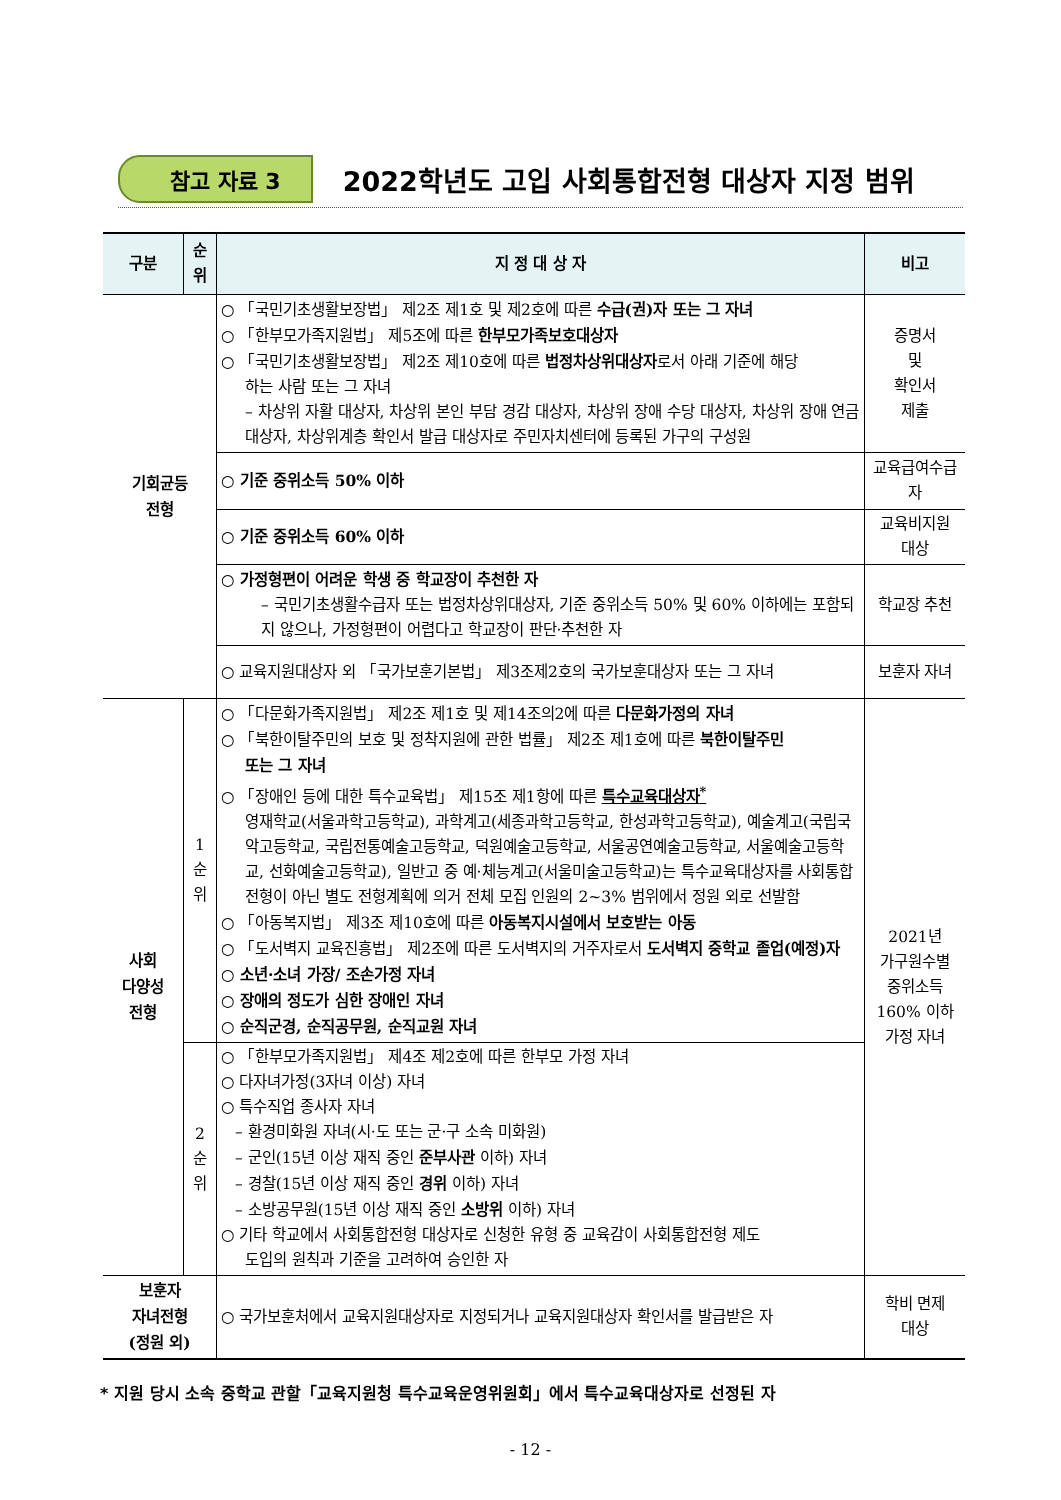참고 자료 3 2022학년도 고입 사회통합전형 대상자 지정 범위
| 구분 | 순위 | 지 정 대 상 자 | 비고 |
| --- | --- | --- | --- |
| 기회균등 전형 | | ○ 「국민기초생활보장법」 제2조 제1호 및 제2호에 따른 수급(권)자 또는 그 자녀 ○ 「한부모가족지원법」 제5조에 따른 한부모가족보호대상자 ○ 「국민기초생활보장법」 제2조 제10호에 따른 법정차상위대상자 로서 아래 기준에 해당 하는 사람 또는 그 자녀 – 차상위 자활 대상자, 차상위 본인 부담 경감 대상자, 차상위 장애 수당 대상자, 차상위 장애 연금 대상자, 차상위계층 확인서 발급 대상자로 주민자치센터에 등록된 가구의 구성원 | 증명서 및 확인서 제출 |
| | | ○ 기준 중위소득 50% 이하 | 교육급여수급자 |
| | | ○ 기준 중위소득 60% 이하 | 교육비지원 대상 |
| | | ○ 가정형편이 어려운 학생 중 학교장이 추천한 자 – 국민기초생활수급자 또는 법정차상위대상자, 기준 중위소득 50% 및 60% 이하에는 포함되지 않으나, 가정형편이 어렵다고 학교장이 판단·추천한 자 | 학교장 추천 |
| | | ○ 교육지원대상자 외 「국가보훈기본법」 제3조제2호의 국가보훈대상자 또는 그 자녀 | 보훈자 자녀 |
| 사회 다양성 전형 | 1 순 위 | ○ 「다문화가족지원법」 제2조 제1호 및 제14조의2에 따른 다문화가정의 자녀 ○ 「북한이탈주민의 보호 및 정착지원에 관한 법률」 제2조 제1호에 따른 북한이탈주민 또는 그 자녀 ○ 「장애인 등에 대한 특수교육법」 제15조 제1항에 따른 특수교육대상자<sup>*</sup> 영재학교(서울과학고등학교), 과학계고(세종과학고등학교, 한성과학고등학교), 예술계고(국립국악고등학교, 국립전통예술고등학교, 덕원예술고등학교, 서울공연예술고등학교, 서울예술고등학교, 선화예술고등학교), 일반고 중 예·체능계고(서울미술고등학교)는 특수교육대상자를 사회통합전형이 아닌 별도 전형계획에 의거 전체 모집 인원의 2~3% 범위에서 정원 외로 선발함 ○ 「아동복지법」 제3조 제10호에 따른 아동복지시설에서 보호받는 아동 ○ 「도서벽지 교육진흥법」 제2조에 따른 도서벽지의 거주자로서 도서벽지 중학교 졸업(예정)자 ○ 소년·소녀 가장/ 조손가정 자녀 ○ 장애의 정도가 심한 장애인 자녀 ○ 순직군경, 순직공무원, 순직교원 자녀 | 2021년 가구원수별 중위소득 160% 이하 가정 자녀 |
| | 2 순 위 | ○ 「한부모가족지원법」 제4조 제2호에 따른 한부모 가정 자녀 ○ 다자녀가정(3자녀 이상) 자녀 ○ 특수직업 종사자 자녀 – 환경미화원 자녀(시·도 또는 군·구 소속 미화원) – 군인(15년 이상 재직 중인 준부사관 이하) 자녀 – 경찰(15년 이상 재직 중인 경위 이하) 자녀 – 소방공무원(15년 이상 재직 중인 소방위 이하) 자녀 ○ 기타 학교에서 사회통합전형 대상자로 신청한 유형 중 교육감이 사회통합전형 제도 도입의 원칙과 기준을 고려하여 승인한 자 | |
| 보훈자 자녀전형 (정원 외) | | ○ 국가보훈처에서 교육지원대상자로 지정되거나 교육지원대상자 확인서를 발급받은 자 | 학비 면제 대상 |
* 지원 당시 소속 중학교 관할「교육지원청 특수교육운영위원회」에서 특수교육대상자로 선정된 자
- 12 -